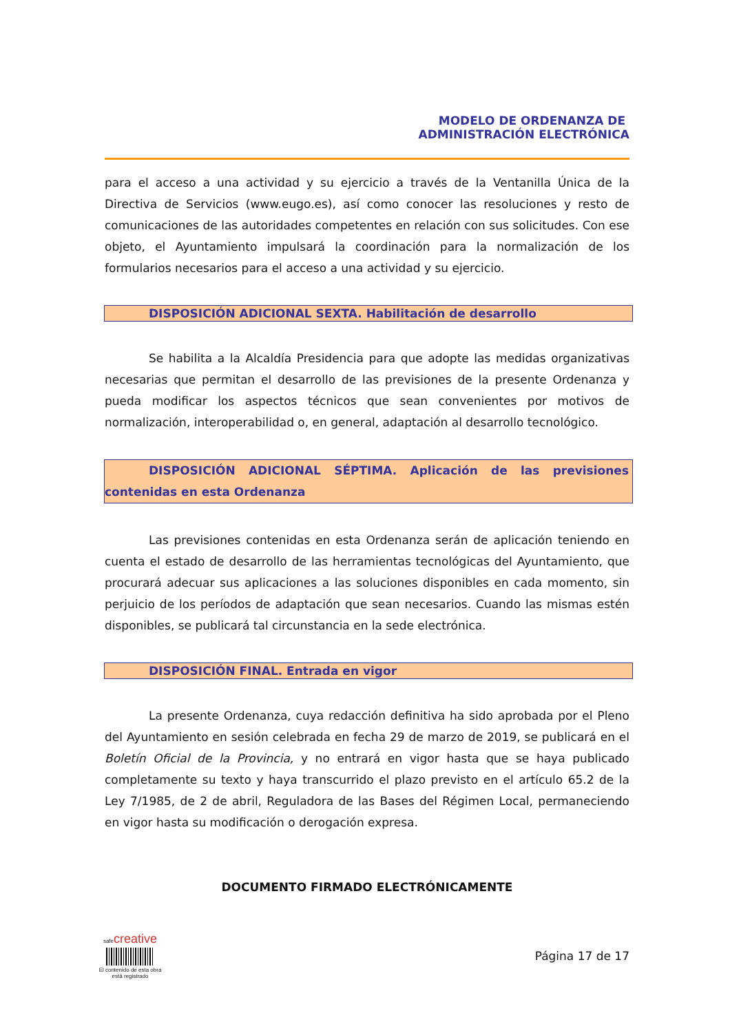MODELO DE ORDENANZA DE
ADMINISTRACIÓN ELECTRÓNICA
para el acceso a una actividad y su ejercicio a través de la Ventanilla Única de la Directiva de Servicios (www.eugo.es), así como conocer las resoluciones y resto de comunicaciones de las autoridades competentes en relación con sus solicitudes. Con ese objeto, el Ayuntamiento impulsará la coordinación para la normalización de los formularios necesarios para el acceso a una actividad y su ejercicio.
DISPOSICIÓN ADICIONAL SEXTA. Habilitación de desarrollo
Se habilita a la Alcaldía Presidencia para que adopte las medidas organizativas necesarias que permitan el desarrollo de las previsiones de la presente Ordenanza y pueda modificar los aspectos técnicos que sean convenientes por motivos de normalización, interoperabilidad o, en general, adaptación al desarrollo tecnológico.
DISPOSICIÓN ADICIONAL SÉPTIMA. Aplicación de las previsiones contenidas en esta Ordenanza
Las previsiones contenidas en esta Ordenanza serán de aplicación teniendo en cuenta el estado de desarrollo de las herramientas tecnológicas del Ayuntamiento, que procurará adecuar sus aplicaciones a las soluciones disponibles en cada momento, sin perjuicio de los períodos de adaptación que sean necesarios. Cuando las mismas estén disponibles, se publicará tal circunstancia en la sede electrónica.
DISPOSICIÓN FINAL. Entrada en vigor
La presente Ordenanza, cuya redacción definitiva ha sido aprobada por el Pleno del Ayuntamiento en sesión celebrada en fecha 29 de marzo de 2019, se publicará en el Boletín Oficial de la Provincia, y no entrará en vigor hasta que se haya publicado completamente su texto y haya transcurrido el plazo previsto en el artículo 65.2 de la Ley 7/1985, de 2 de abril, Reguladora de las Bases del Régimen Local, permaneciendo en vigor hasta su modificación o derogación expresa.
DOCUMENTO FIRMADO ELECTRÓNICAMENTE
safe creative
El contenido de esta obra
está registrado
Página 17 de 17